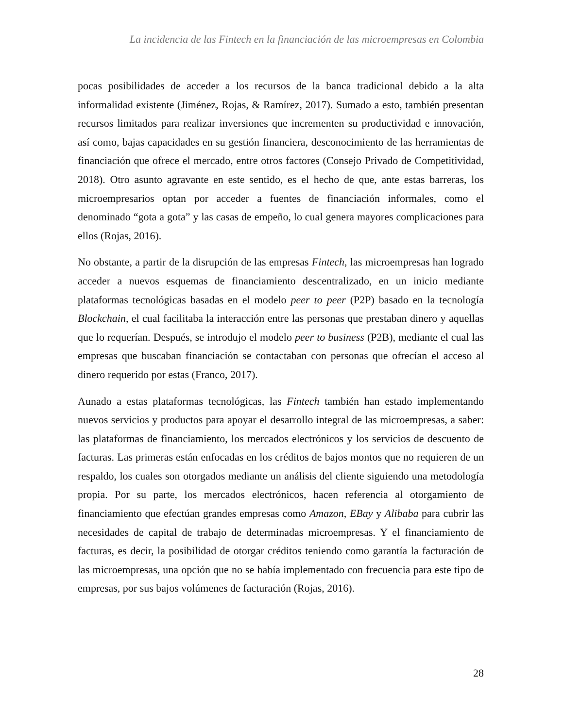La incidencia de las Fintech en la financiación de las microempresas en Colombia
pocas posibilidades de acceder a los recursos de la banca tradicional debido a la alta informalidad existente (Jiménez, Rojas, & Ramírez, 2017). Sumado a esto, también presentan recursos limitados para realizar inversiones que incrementen su productividad e innovación, así como, bajas capacidades en su gestión financiera, desconocimiento de las herramientas de financiación que ofrece el mercado, entre otros factores (Consejo Privado de Competitividad, 2018). Otro asunto agravante en este sentido, es el hecho de que, ante estas barreras, los microempresarios optan por acceder a fuentes de financiación informales, como el denominado “gota a gota” y las casas de empeño, lo cual genera mayores complicaciones para ellos (Rojas, 2016).
No obstante, a partir de la disrupción de las empresas Fintech, las microempresas han logrado acceder a nuevos esquemas de financiamiento descentralizado, en un inicio mediante plataformas tecnológicas basadas en el modelo peer to peer (P2P) basado en la tecnología Blockchain, el cual facilitaba la interacción entre las personas que prestaban dinero y aquellas que lo requerían. Después, se introdujo el modelo peer to business (P2B), mediante el cual las empresas que buscaban financiación se contactaban con personas que ofrecían el acceso al dinero requerido por estas (Franco, 2017).
Aunado a estas plataformas tecnológicas, las Fintech también han estado implementando nuevos servicios y productos para apoyar el desarrollo integral de las microempresas, a saber: las plataformas de financiamiento, los mercados electrónicos y los servicios de descuento de facturas. Las primeras están enfocadas en los créditos de bajos montos que no requieren de un respaldo, los cuales son otorgados mediante un análisis del cliente siguiendo una metodología propia. Por su parte, los mercados electrónicos, hacen referencia al otorgamiento de financiamiento que efectúan grandes empresas como Amazon, EBay y Alibaba para cubrir las necesidades de capital de trabajo de determinadas microempresas. Y el financiamiento de facturas, es decir, la posibilidad de otorgar créditos teniendo como garantía la facturación de las microempresas, una opción que no se había implementado con frecuencia para este tipo de empresas, por sus bajos volúmenes de facturación (Rojas, 2016).
28